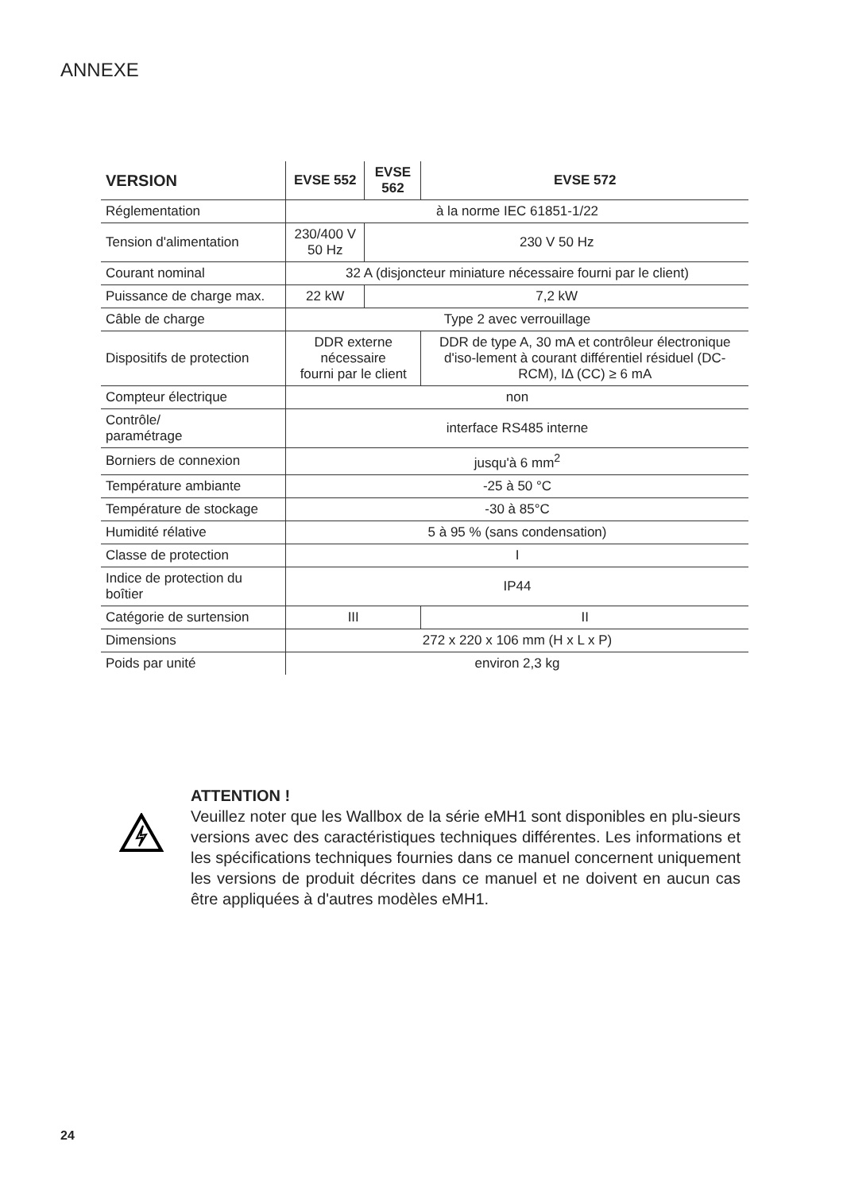ANNEXE
| VERSION | EVSE 552 | EVSE 562 | EVSE 572 |
| --- | --- | --- | --- |
| Réglementation | à la norme IEC 61851-1/22 | | |
| Tension d'alimentation | 230/400 V 50 Hz | 230 V 50 Hz | |
| Courant nominal | 32 A (disjoncteur miniature nécessaire fourni par le client) | | |
| Puissance de charge max. | 22 kW | 7,2 kW | |
| Câble de charge | Type 2 avec verrouillage | | |
| Dispositifs de protection | DDR externe nécessaire fourni par le client | | DDR de type A, 30 mA et contrôleur électronique d'iso-lement à courant différentiel résiduel (DC-RCM), IΔ (CC) ≥ 6 mA |
| Compteur électrique | non | | |
| Contrôle/ paramétrage | interface RS485 interne | | |
| Borniers de connexion | jusqu'à 6 mm<sup>2</sup> | | |
| Température ambiante | -25 à 50 °C | | |
| Température de stockage | -30 à 85°C | | |
| Humidité rélative | 5 à 95 % (sans condensation) | | |
| Classe de protection | I | | |
| Indice de protection du boîtier | IP44 | | |
| Catégorie de surtension | III | | II |
| Dimensions | 272 x 220 x 106 mm (H x L x P) | | |
| Poids par unité | environ 2,3 kg | | |
ATTENTION !
Veuillez noter que les Wallbox de la série eMH1 sont disponibles en plu-sieurs versions avec des caractéristiques techniques différentes. Les informations et les spécifications techniques fournies dans ce manuel concernent uniquement les versions de produit décrites dans ce manuel et ne doivent en aucun cas être appliquées à d'autres modèles eMH1.
24